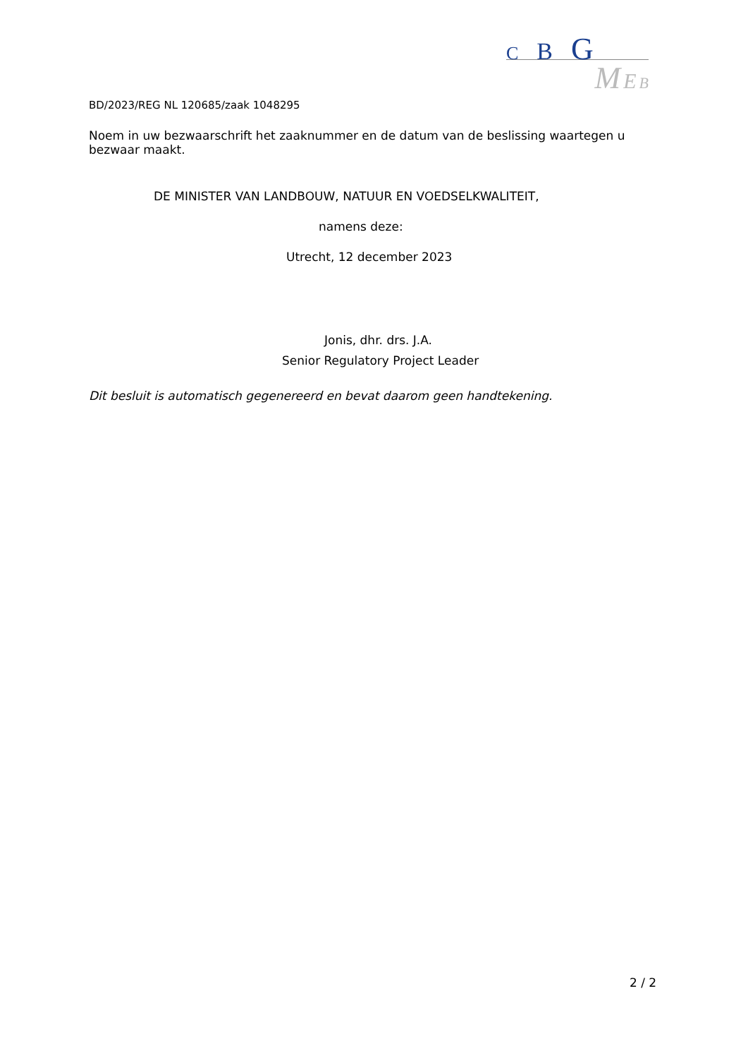C B G
M E B
BD/2023/REG NL 120685/zaak 1048295
Noem in uw bezwaarschrift het zaaknummer en de datum van de beslissing waartegen u bezwaar maakt.
DE MINISTER VAN LANDBOUW, NATUUR EN VOEDSELKWALITEIT,
namens deze:
Utrecht, 12 december 2023
Jonis, dhr. drs. J.A.
Senior Regulatory Project Leader
Dit besluit is automatisch gegenereerd en bevat daarom geen handtekening.
2 / 2